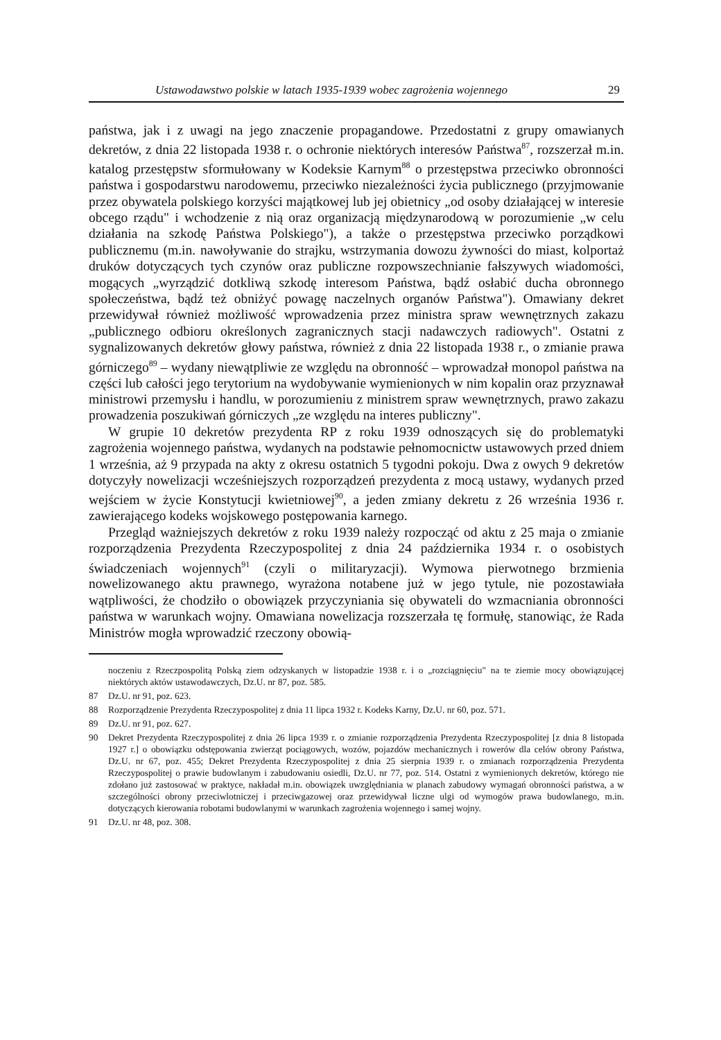Ustawodawstwo polskie w latach 1935-1939 wobec zagrożenia wojennego 29
państwa, jak i z uwagi na jego znaczenie propagandowe. Przedostatni z grupy omawianych dekretów, z dnia 22 listopada 1938 r. o ochronie niektórych interesów Państwa<sup>87</sup>, rozszerzał m.in. katalog przestępstw sformułowany w Kodeksie Karnym<sup>88</sup> o przestępstwa przeciwko obronności państwa i gospodarstwu narodowemu, przeciwko niezależności życia publicznego (przyjmowanie przez obywatela polskiego korzyści majątkowej lub jej obietnicy „od osoby działającej w interesie obcego rządu" i wchodzenie z nią oraz organizacją międzynarodową w porozumienie „w celu działania na szkodę Państwa Polskiego"), a także o przestępstwa przeciwko porządkowi publicznemu (m.in. nawoływanie do strajku, wstrzymania dowozu żywności do miast, kolportaż druków dotyczących tych czynów oraz publiczne rozpowszechnianie fałszywych wiadomości, mogących „wyrządzić dotkliwą szkodę interesom Państwa, bądź osłabić ducha obronnego społeczeństwa, bądź też obniżyć powagę naczelnych organów Państwa"). Omawiany dekret przewidywał również możliwość wprowadzenia przez ministra spraw wewnętrznych zakazu „publicznego odbioru określonych zagranicznych stacji nadawczych radiowych". Ostatni z sygnalizowanych dekretów głowy państwa, również z dnia 22 listopada 1938 r., o zmianie prawa górniczego<sup>89</sup> – wydany niewątpliwie ze względu na obronność – wprowadzał monopol państwa na części lub całości jego terytorium na wydobywanie wymienionych w nim kopalin oraz przyznawał ministrowi przemysłu i handlu, w porozumieniu z ministrem spraw wewnętrznych, prawo zakazu prowadzenia poszukiwań górniczych „ze względu na interes publiczny".
W grupie 10 dekretów prezydenta RP z roku 1939 odnoszących się do problematyki zagrożenia wojennego państwa, wydanych na podstawie pełnomocnictw ustawowych przed dniem 1 września, aż 9 przypada na akty z okresu ostatnich 5 tygodni pokoju. Dwa z owych 9 dekretów dotyczyły nowelizacji wcześniejszych rozporządzeń prezydenta z mocą ustawy, wydanych przed wejściem w życie Konstytucji kwietniowej<sup>90</sup>, a jeden zmiany dekretu z 26 września 1936 r. zawierającego kodeks wojskowego postępowania karnego.
Przegląd ważniejszych dekretów z roku 1939 należy rozpocząć od aktu z 25 maja o zmianie rozporządzenia Prezydenta Rzeczypospolitej z dnia 24 października 1934 r. o osobistych świadczeniach wojennych<sup>91</sup> (czyli o militaryzacji). Wymowa pierwotnego brzmienia nowelizowanego aktu prawnego, wyrażona notabene już w jego tytule, nie pozostawiała wątpliwości, że chodziło o obowiązek przyczyniania się obywateli do wzmacniania obronności państwa w warunkach wojny. Omawiana nowelizacja rozszerzała tę formułę, stanowiąc, że Rada Ministrów mogła wprowadzić rzeczony obowią-
noczeniu z Rzeczpospolitą Polską ziem odzyskanych w listopadzie 1938 r. i o „rozciągnięciu" na te ziemie mocy obowiązującej niektórych aktów ustawodawczych, Dz.U. nr 87, poz. 585.
87 Dz.U. nr 91, poz. 623.
88 Rozporządzenie Prezydenta Rzeczypospolitej z dnia 11 lipca 1932 r. Kodeks Karny, Dz.U. nr 60, poz. 571.
89 Dz.U. nr 91, poz. 627.
90 Dekret Prezydenta Rzeczypospolitej z dnia 26 lipca 1939 r. o zmianie rozporządzenia Prezydenta Rzeczypospolitej [z dnia 8 listopada 1927 r.] o obowiązku odstępowania zwierząt pociągowych, wozów, pojazdów mechanicznych i rowerów dla celów obrony Państwa, Dz.U. nr 67, poz. 455; Dekret Prezydenta Rzeczypospolitej z dnia 25 sierpnia 1939 r. o zmianach rozporządzenia Prezydenta Rzeczypospolitej o prawie budowlanym i zabudowaniu osiedli, Dz.U. nr 77, poz. 514. Ostatni z wymienionych dekretów, którego nie zdołano już zastosować w praktyce, nakładał m.in. obowiązek uwzględniania w planach zabudowy wymagań obronności państwa, a w szczególności obrony przeciwlotniczej i przeciwgazowej oraz przewidywał liczne ulgi od wymogów prawa budowlanego, m.in. dotyczących kierowania robotami budowlanymi w warunkach zagrożenia wojennego i samej wojny.
91 Dz.U. nr 48, poz. 308.